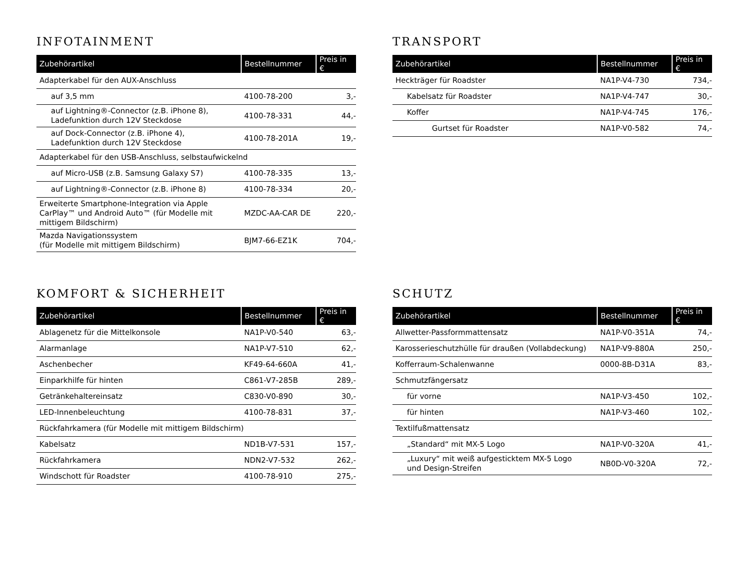INFOTAINMENT
| Zubehörartikel | Bestellnummer | Preis in € |
| --- | --- | --- |
| Adapterkabel für den AUX-Anschluss | | |
| auf 3,5 mm | 4100-78-200 | 3,- |
| auf Lightning®-Connector (z.B. iPhone 8), Ladefunktion durch 12V Steckdose | 4100-78-331 | 44,- |
| auf Dock-Connector (z.B. iPhone 4), Ladefunktion durch 12V Steckdose | 4100-78-201A | 19,- |
| Adapterkabel für den USB-Anschluss, selbstaufwickelnd | | |
| auf Micro-USB (z.B. Samsung Galaxy S7) | 4100-78-335 | 13,- |
| auf Lightning®-Connector (z.B. iPhone 8) | 4100-78-334 | 20,- |
| Erweiterte Smartphone-Integration via Apple CarPlay™ und Android Auto™ (für Modelle mit mittigem Bildschirm) | MZDC-AA-CAR DE | 220,- |
| Mazda Navigationssystem (für Modelle mit mittigem Bildschirm) | BJM7-66-EZ1K | 704,- |
TRANSPORT
| Zubehörartikel | Bestellnummer | Preis in € |
| --- | --- | --- |
| Heckträger für Roadster | NA1P-V4-730 | 734,- |
| Kabelsatz für Roadster | NA1P-V4-747 | 30,- |
| Koffer | NA1P-V4-745 | 176,- |
| Gurtset für Roadster | NA1P-V0-582 | 74,- |
KOMFORT & SICHERHEIT
| Zubehörartikel | Bestellnummer | Preis in € |
| --- | --- | --- |
| Ablagenetz für die Mittelkonsole | NA1P-V0-540 | 63,- |
| Alarmanlage | NA1P-V7-510 | 62,- |
| Aschenbecher | KF49-64-660A | 41,- |
| Einparkhilfe für hinten | C861-V7-285B | 289,- |
| Getränkehaltereinsatz | C830-V0-890 | 30,- |
| LED-Innenbeleuchtung | 4100-78-831 | 37,- |
| Rückfahrkamera (für Modelle mit mittigem Bildschirm) | | |
| Kabelsatz | ND1B-V7-531 | 157,- |
| Rückfahrkamera | NDN2-V7-532 | 262,- |
| Windschott für Roadster | 4100-78-910 | 275,- |
SCHUTZ
| Zubehörartikel | Bestellnummer | Preis in € |
| --- | --- | --- |
| Allwetter-Passformmattensatz | NA1P-V0-351A | 74,- |
| Karosserieschutzhülle für draußen (Vollabdeckung) | NA1P-V9-880A | 250,- |
| Kofferraum-Schalenwanne | 0000-8B-D31A | 83,- |
| Schmutzfängersatz | | |
| für vorne | NA1P-V3-450 | 102,- |
| für hinten | NA1P-V3-460 | 102,- |
| Textilfußmattensatz | | |
| „Standard“ mit MX-5 Logo | NA1P-V0-320A | 41,- |
| „Luxury“ mit weiß aufgesticktem MX-5 Logo und Design-Streifen | NB0D-V0-320A | 72,- |